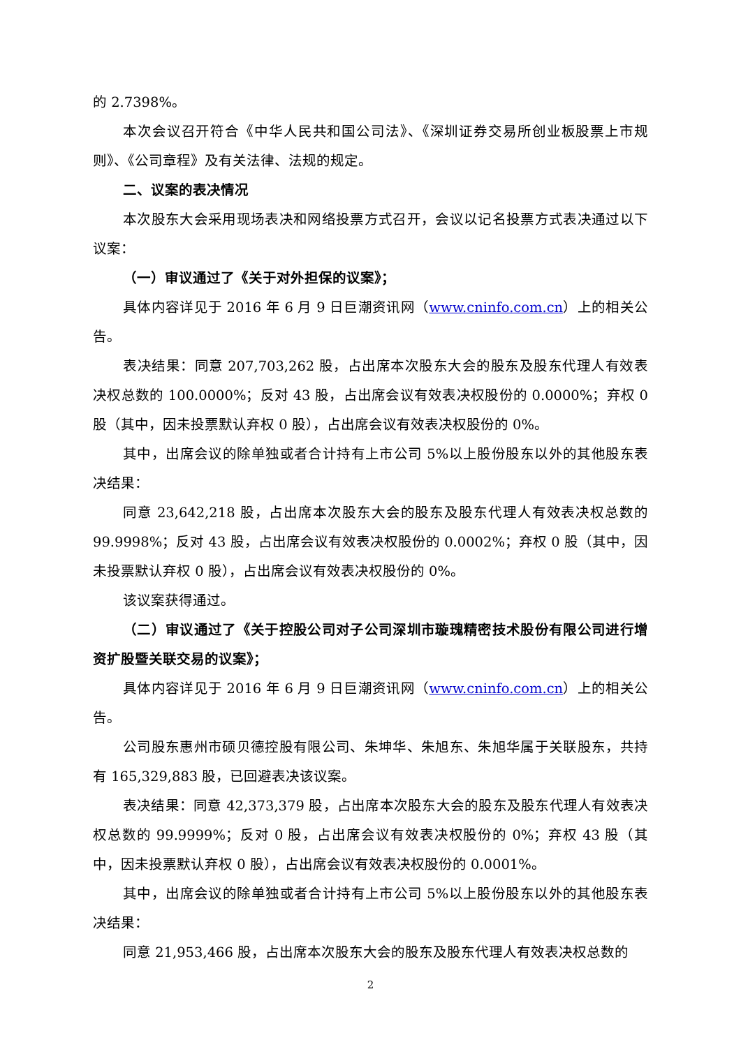的 2.7398%。
本次会议召开符合《中华人民共和国公司法》、《深圳证券交易所创业板股票上市规则》、《公司章程》及有关法律、法规的规定。
二、议案的表决情况
本次股东大会采用现场表决和网络投票方式召开，会议以记名投票方式表决通过以下议案：
（一）审议通过了《关于对外担保的议案》；
具体内容详见于 2016 年 6 月 9 日巨潮资讯网（www.cninfo.com.cn）上的相关公告。
表决结果：同意 207,703,262 股，占出席本次股东大会的股东及股东代理人有效表决权总数的 100.0000%；反对 43 股，占出席会议有效表决权股份的 0.0000%；弃权 0 股（其中，因未投票默认弃权 0 股），占出席会议有效表决权股份的 0%。
其中，出席会议的除单独或者合计持有上市公司 5%以上股份股东以外的其他股东表决结果：
同意 23,642,218 股，占出席本次股东大会的股东及股东代理人有效表决权总数的 99.9998%；反对 43 股，占出席会议有效表决权股份的 0.0002%；弃权 0 股（其中，因未投票默认弃权 0 股），占出席会议有效表决权股份的 0%。
该议案获得通过。
（二）审议通过了《关于控股公司对子公司深圳市璇瑰精密技术股份有限公司进行增资扩股暨关联交易的议案》；
具体内容详见于 2016 年 6 月 9 日巨潮资讯网（www.cninfo.com.cn）上的相关公告。
公司股东惠州市硕贝德控股有限公司、朱坤华、朱旭东、朱旭华属于关联股东，共持有 165,329,883 股，已回避表决该议案。
表决结果：同意 42,373,379 股，占出席本次股东大会的股东及股东代理人有效表决权总数的 99.9999%；反对 0 股，占出席会议有效表决权股份的 0%；弃权 43 股（其中，因未投票默认弃权 0 股），占出席会议有效表决权股份的 0.0001%。
其中，出席会议的除单独或者合计持有上市公司 5%以上股份股东以外的其他股东表决结果：
同意 21,953,466 股，占出席本次股东大会的股东及股东代理人有效表决权总数的
2